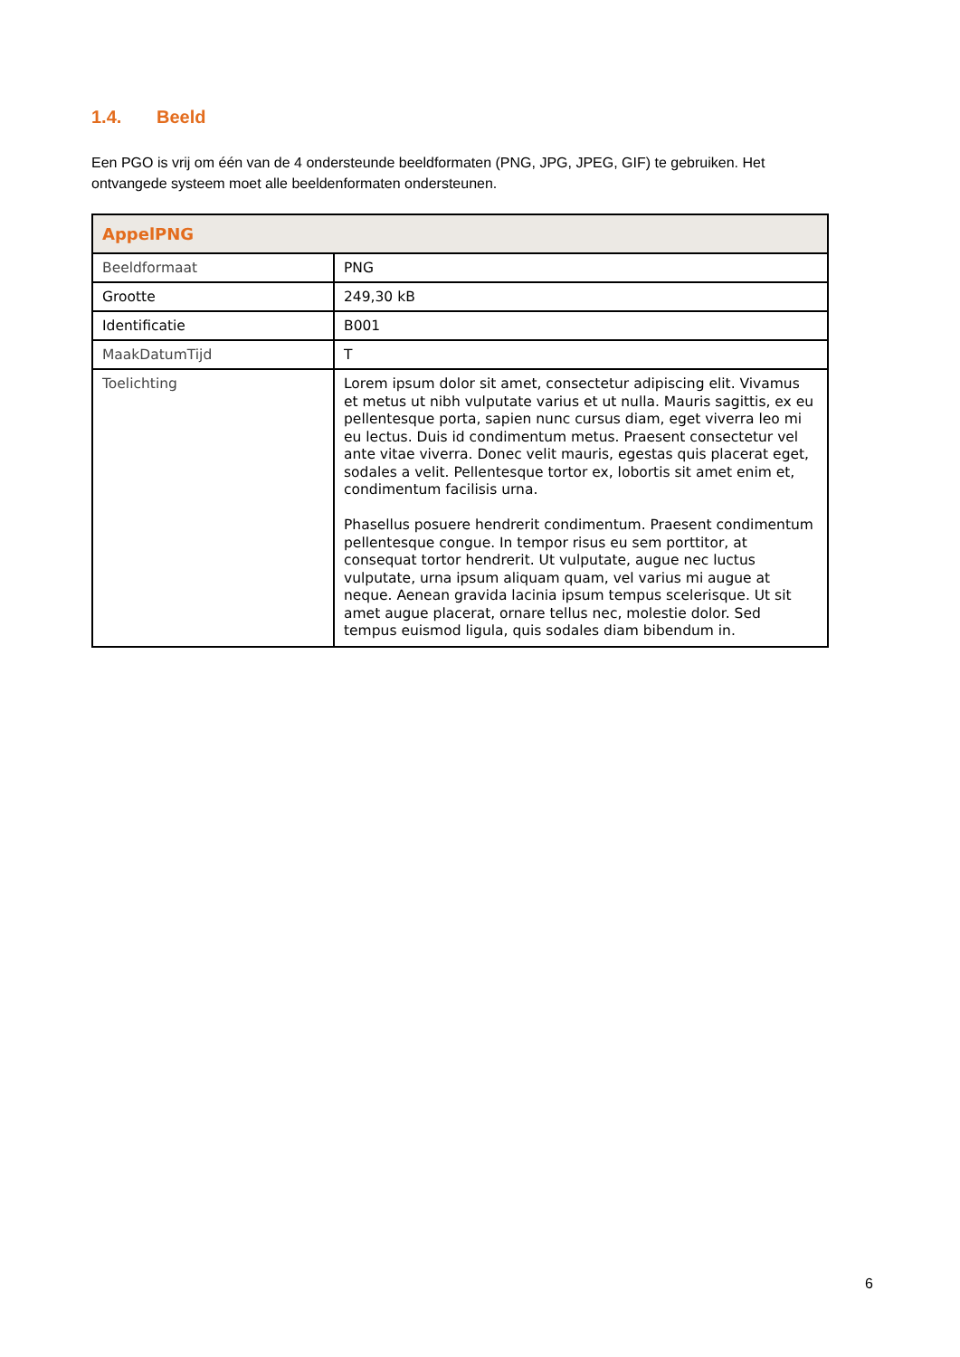1.4. Beeld
Een PGO is vrij om één van de 4 ondersteunde beeldformaten (PNG, JPG, JPEG, GIF) te gebruiken. Het ontvangede systeem moet alle beeldenformaten ondersteunen.
| AppelPNG | |
| --- | --- |
| Beeldformaat | PNG |
| Grootte | 249,30 kB |
| Identificatie | B001 |
| MaakDatumTijd | T |
| Toelichting | Lorem ipsum dolor sit amet, consectetur adipiscing elit. Vivamus et metus ut nibh vulputate varius et ut nulla. Mauris sagittis, ex eu pellentesque porta, sapien nunc cursus diam, eget viverra leo mi eu lectus. Duis id condimentum metus. Praesent consectetur vel ante vitae viverra. Donec velit mauris, egestas quis placerat eget, sodales a velit. Pellentesque tortor ex, lobortis sit amet enim et, condimentum facilisis urna. Phasellus posuere hendrerit condimentum. Praesent condimentum pellentesque congue. In tempor risus eu sem porttitor, at consequat tortor hendrerit. Ut vulputate, augue nec luctus vulputate, urna ipsum aliquam quam, vel varius mi augue at neque. Aenean gravida lacinia ipsum tempus scelerisque. Ut sit amet augue placerat, ornare tellus nec, molestie dolor. Sed tempus euismod ligula, quis sodales diam bibendum in. |
6